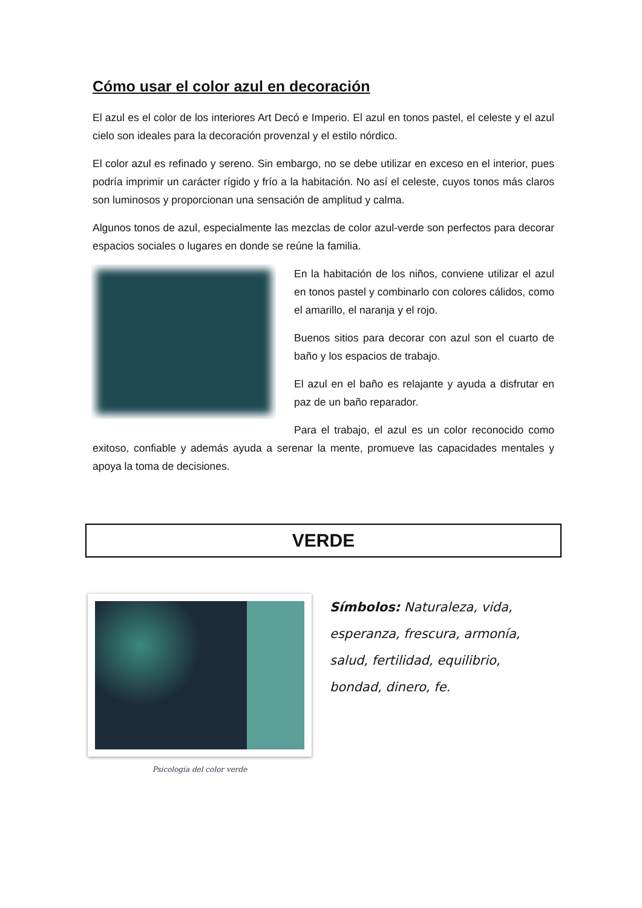Cómo usar el color azul en decoración
El azul es el color de los interiores Art Decó e Imperio. El azul en tonos pastel, el celeste y el azul cielo son ideales para la decoración provenzal y el estilo nórdico.
El color azul es refinado y sereno. Sin embargo, no se debe utilizar en exceso en el interior, pues podría imprimir un carácter rígido y frío a la habitación. No así el celeste, cuyos tonos más claros son luminosos y proporcionan una sensación de amplitud y calma.
Algunos tonos de azul, especialmente las mezclas de color azul-verde son perfectos para decorar espacios sociales o lugares en donde se reúne la familia.
En la habitación de los niños, conviene utilizar el azul en tonos pastel y combinarlo con colores cálidos, como el amarillo, el naranja y el rojo.
Buenos sitios para decorar con azul son el cuarto de baño y los espacios de trabajo.
El azul en el baño es relajante y ayuda a disfrutar en paz de un baño reparador.
Para el trabajo, el azul es un color reconocido como exitoso, confiable y además ayuda a serenar la mente, promueve las capacidades mentales y apoya la toma de decisiones.
VERDE
Psicología del color verde
Símbolos: Naturaleza, vida, esperanza, frescura, armonía, salud, fertilidad, equilibrio, bondad, dinero, fe.